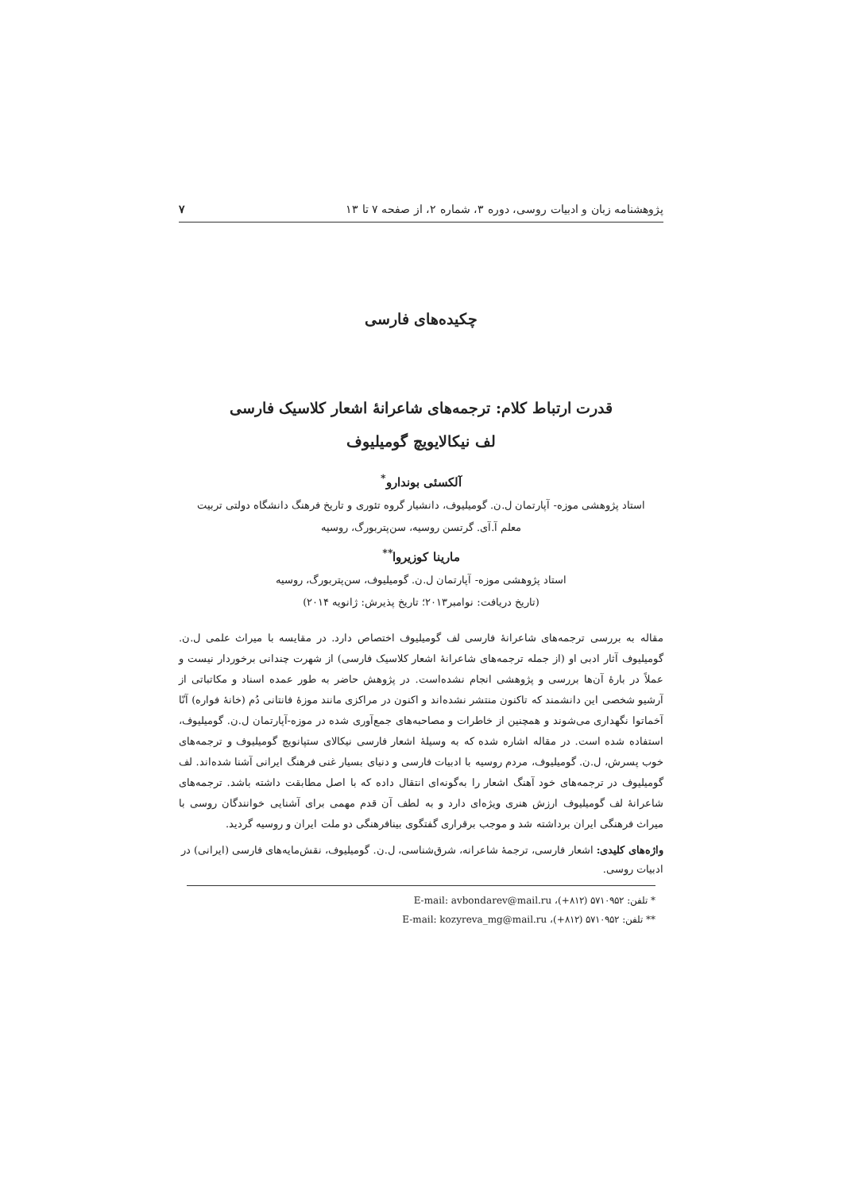پژوهشنامه زبان و ادبیات روسی، دوره ۳، شماره ۲، از صفحه ۷ تا ۱۳ ۷
چکیده‌های فارسی
قدرت ارتباط کلام: ترجمه‌های شاعرانهٔ اشعار کلاسیک فارسی
لف نیکالایویچ گومیلیوف
آلکسئی بوندارو<sup>*</sup>
استاد پژوهشی موزه- آپارتمان ل.ن. گومیلیوف، دانشیار گروه تئوری و تاریخ فرهنگ دانشگاه دولتی تربیت
معلم آ.آی. گرتسن روسیه، سن‌پتربورگ، روسیه
مارینا کوزیروا<sup>**</sup>
استاد پژوهشی موزه- آپارتمان ل.ن. گومیلیوف، سن‌پتربورگ، روسیه
(تاریخ دریافت: نوامبر۲۰۱۳؛ تاریخ پذیرش: ژانویه ۲۰۱۴)
مقاله به بررسی ترجمه‌های شاعرانهٔ فارسی لف گومیلیوف اختصاص دارد. در مقایسه با میراث علمی ل.ن. گومیلیوف آثار ادبی او (از جمله ترجمه‌های شاعرانهٔ اشعار کلاسیک فارسی) از شهرت چندانی برخوردار نیست و عملاً در بارهٔ آن‌ها بررسی و پژوهشی انجام نشده‌است. در پژوهش حاضر به طور عمده اسناد و مکاتباتی از آرشیو شخصی این دانشمند که تاکنون منتشر نشده‌اند و اکنون در مراکزی مانند موزهٔ فانتانی دُم (خانهٔ فواره) آنّا آخماتوا نگهداری می‌شوند و همچنین از خاطرات و مصاحبه‌های جمع‌آوری شده در موزه-آپارتمان ل.ن. گومیلیوف، استفاده شده است. در مقاله اشاره شده که به وسیلهٔ اشعار فارسی نیکالای ستپانویچ گومیلیوف و ترجمه‌های خوب پسرش، ل.ن. گومیلیوف، مردم روسیه با ادبیات فارسی و دنیای بسیار غنی فرهنگ ایرانی آشنا شده‌اند. لف گومیلیوف در ترجمه‌های خود آهنگ اشعار را به‌گونه‌ای انتقال داده که با اصل مطابقت داشته باشد. ترجمه‌های شاعرانهٔ لف گومیلیوف ارزش هنری ویژه‌ای دارد و به لطف آن قدم مهمی برای آشنایی خوانندگان روسی با میراث فرهنگی ایران برداشته شد و موجب برقراری گفتگوی بینافرهنگی دو ملت ایران و روسیه گردید.
واژه‌های کلیدی: اشعار فارسی، ترجمهٔ شاعرانه، شرق‌شناسی، ل.ن. گومیلیوف، نقش‌مایه‌های فارسی (ایرانی) در ادبیات روسی.
* تلفن: ۵۷۱۰۹۵۲ (۸۱۲+)، E-mail: avbondarev@mail.ru
** تلفن: ۵۷۱۰۹۵۲ (۸۱۲+)، E-mail: kozyreva_mg@mail.ru